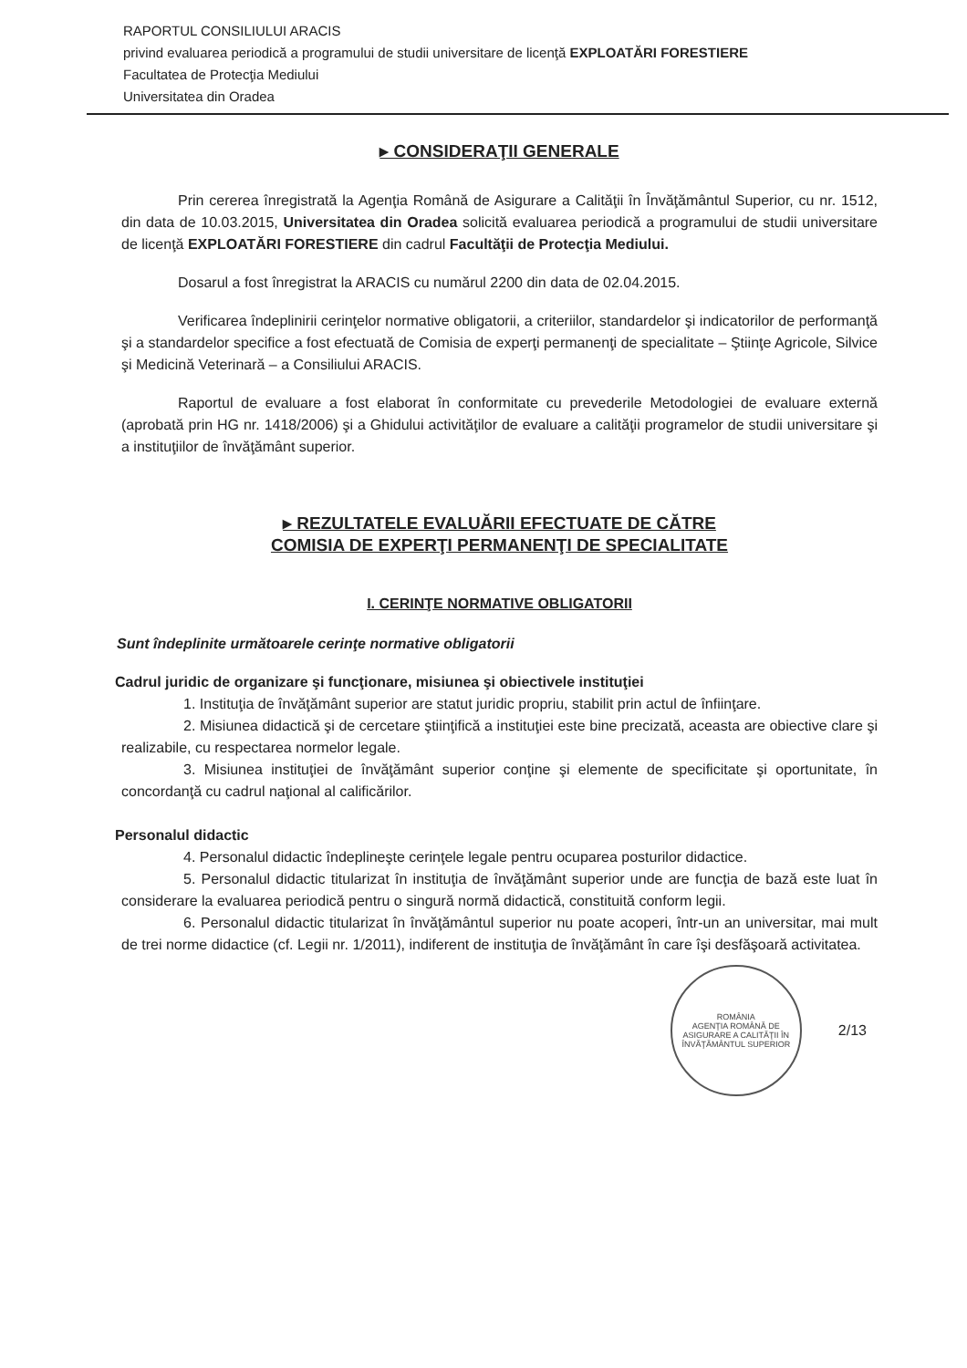RAPORTUL CONSILIULUI ARACIS
privind evaluarea periodică a programului de studii universitare de licenţă EXPLOATĂRI FORESTIERE
Facultatea de Protecţia Mediului
Universitatea din Oradea
▸ CONSIDERAŢII GENERALE
Prin cererea înregistrată la Agenţia Română de Asigurare a Calităţii în Învăţământul Superior, cu nr. 1512, din data de 10.03.2015, Universitatea din Oradea solicită evaluarea periodică a programului de studii universitare de licenţă EXPLOATĂRI FORESTIERE din cadrul Facultăţii de Protecţia Mediului.
Dosarul a fost înregistrat la ARACIS cu numărul 2200 din data de 02.04.2015.
Verificarea îndeplinirii cerinţelor normative obligatorii, a criteriilor, standardelor şi indicatorilor de performanţă şi a standardelor specifice a fost efectuată de Comisia de experţi permanenţi de specialitate – Ştiinţe Agricole, Silvice şi Medicină Veterinară – a Consiliului ARACIS.
Raportul de evaluare a fost elaborat în conformitate cu prevederile Metodologiei de evaluare externă (aprobată prin HG nr. 1418/2006) şi a Ghidului activităţilor de evaluare a calităţii programelor de studii universitare şi a instituţiilor de învăţământ superior.
▸ REZULTATELE EVALUĂRII EFECTUATE DE CĂTRE
COMISIA DE EXPERŢI PERMANENŢI DE SPECIALITATE
I. CERINŢE NORMATIVE OBLIGATORII
Sunt îndeplinite următoarele cerinţe normative obligatorii
Cadrul juridic de organizare şi funcţionare, misiunea şi obiectivele instituţiei
1. Instituţia de învăţământ superior are statut juridic propriu, stabilit prin actul de înfiinţare.
2. Misiunea didactică şi de cercetare ştiinţifică a instituţiei este bine precizată, aceasta are obiective clare şi realizabile, cu respectarea normelor legale.
3. Misiunea instituţiei de învăţământ superior conţine şi elemente de specificitate şi oportunitate, în concordanţă cu cadrul naţional al calificărilor.
Personalul didactic
4. Personalul didactic îndeplineşte cerinţele legale pentru ocuparea posturilor didactice.
5. Personalul didactic titularizat în instituţia de învăţământ superior unde are funcţia de bază este luat în considerare la evaluarea periodică pentru o singură normă didactică, constituită conform legii.
6. Personalul didactic titularizat în învăţământul superior nu poate acoperi, într-un an universitar, mai mult de trei norme didactice (cf. Legii nr. 1/2011), indiferent de instituţia de învăţământ în care îşi desfăşoară activitatea.
ROMÂNIA
AGENŢIA ROMÂNĂ DE ASIGURARE A CALITĂŢII ÎN ÎNVĂŢĂMÂNTUL SUPERIOR
2/13